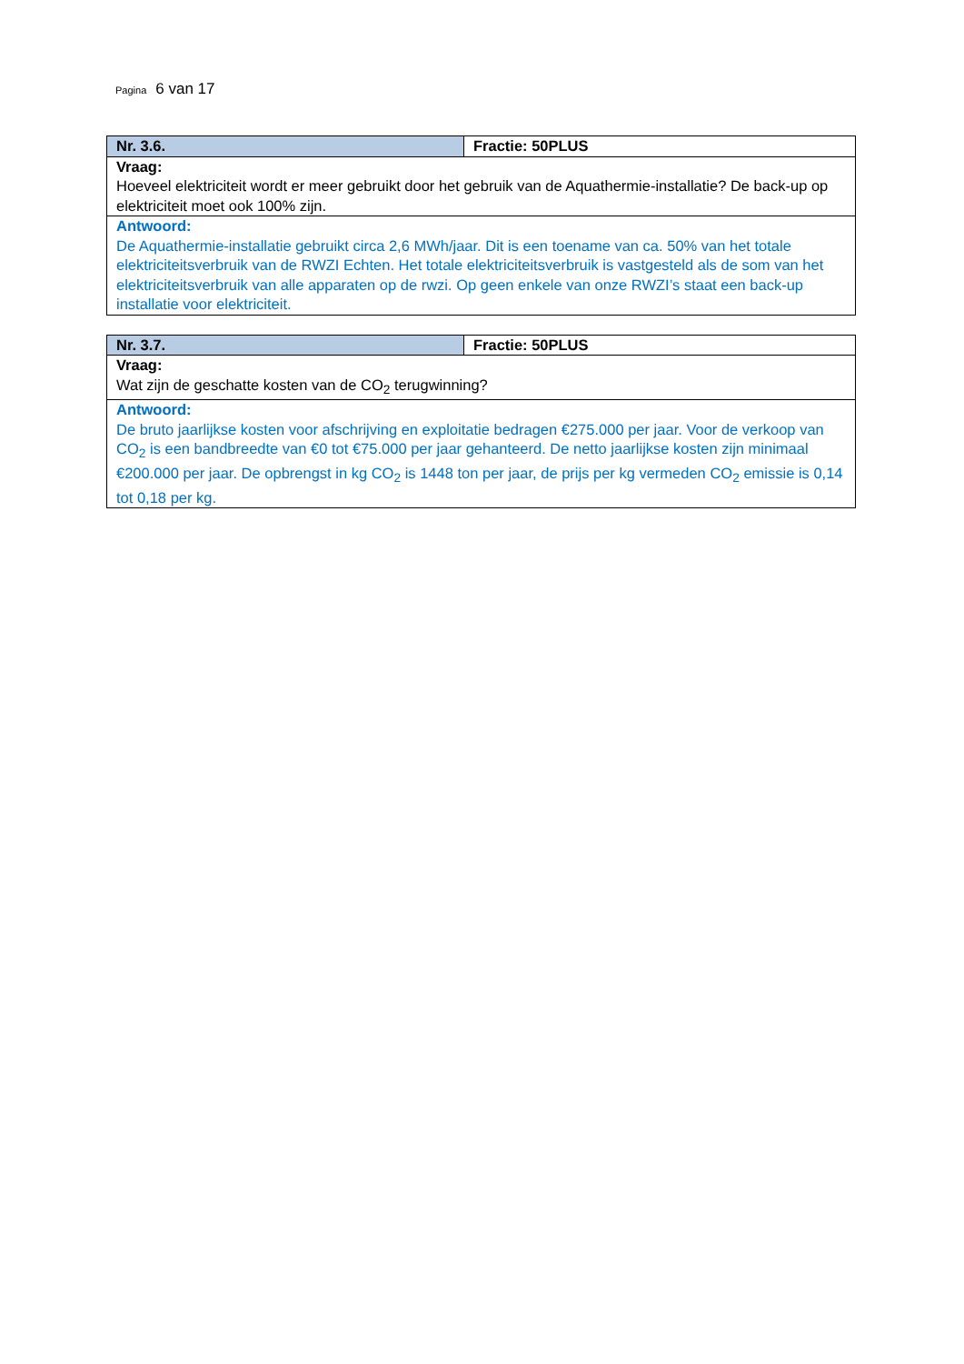Pagina 6 van 17
| Nr. 3.6. | Fractie: 50PLUS |
| Vraag: Hoeveel elektriciteit wordt er meer gebruikt door het gebruik van de Aquathermie-installatie? De back-up op elektriciteit moet ook 100% zijn. | |
| Antwoord: De Aquathermie-installatie gebruikt circa 2,6 MWh/jaar. Dit is een toename van ca. 50% van het totale elektriciteitsverbruik van de RWZI Echten. Het totale elektriciteitsverbruik is vastgesteld als de som van het elektriciteitsverbruik van alle apparaten op de rwzi. Op geen enkele van onze RWZI’s staat een back-up installatie voor elektriciteit. | |
| Nr. 3.7. | Fractie: 50PLUS |
| Vraag: Wat zijn de geschatte kosten van de CO<sub>2</sub> terugwinning? | |
| Antwoord: De bruto jaarlijkse kosten voor afschrijving en exploitatie bedragen €275.000 per jaar. Voor de verkoop van CO<sub>2</sub> is een bandbreedte van €0 tot €75.000 per jaar gehanteerd. De netto jaarlijkse kosten zijn minimaal €200.000 per jaar. De opbrengst in kg CO<sub>2</sub> is 1448 ton per jaar, de prijs per kg vermeden CO<sub>2</sub> emissie is 0,14 tot 0,18 per kg. | |